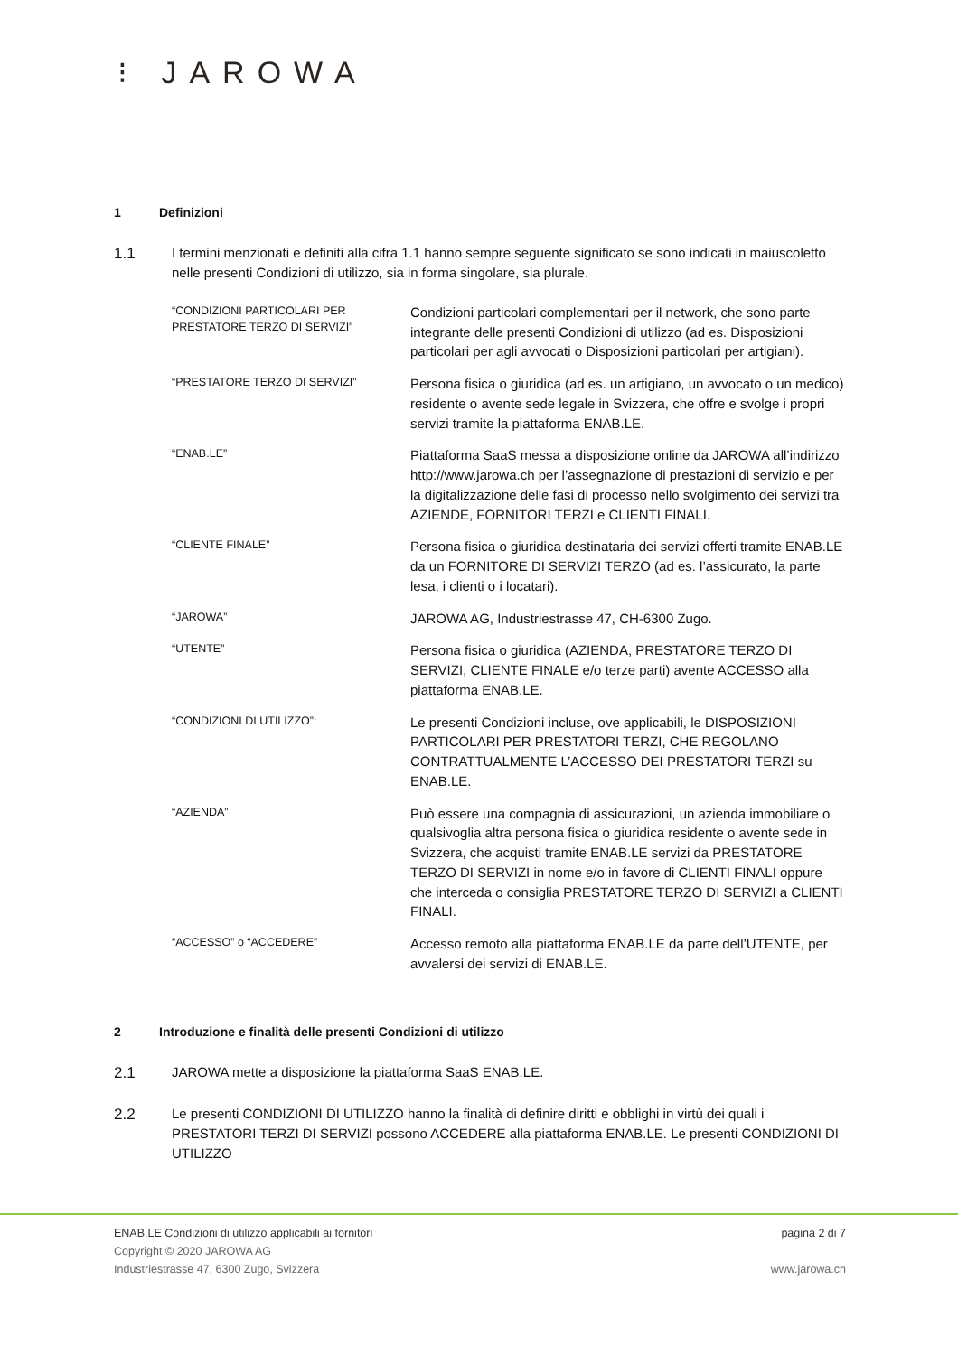⁝ JAROWA
1 Definizioni
1.1 I termini menzionati e definiti alla cifra 1.1 hanno sempre seguente significato se sono indicati in maiuscoletto nelle presenti Condizioni di utilizzo, sia in forma singolare, sia plurale.
| “CONDIZIONI PARTICOLARI PER PRESTATORE TERZO DI SERVIZI” | Condizioni particolari complementari per il network, che sono parte integrante delle presenti Condizioni di utilizzo (ad es. Disposizioni particolari per agli avvocati o Disposizioni particolari per artigiani). |
| “PRESTATORE TERZO DI SERVIZI” | Persona fisica o giuridica (ad es. un artigiano, un avvocato o un medico) residente o avente sede legale in Svizzera, che offre e svolge i propri servizi tramite la piattaforma ENAB.LE. |
| “ENAB.LE” | Piattaforma SaaS messa a disposizione online da JAROWA all’indirizzo http://www.jarowa.ch per l’assegnazione di prestazioni di servizio e per la digitalizzazione delle fasi di processo nello svolgimento dei servizi tra AZIENDE, FORNITORI TERZI e CLIENTI FINALI. |
| “CLIENTE FINALE” | Persona fisica o giuridica destinataria dei servizi offerti tramite ENAB.LE da un FORNITORE DI SERVIZI TERZO (ad es. l’assicurato, la parte lesa, i clienti o i locatari). |
| “JAROWA” | JAROWA AG, Industriestrasse 47, CH-6300 Zugo. |
| “UTENTE” | Persona fisica o giuridica (AZIENDA, PRESTATORE TERZO DI SERVIZI, CLIENTE FINALE e/o terze parti) avente ACCESSO alla piattaforma ENAB.LE. |
| “CONDIZIONI DI UTILIZZO”: | Le presenti Condizioni incluse, ove applicabili, le DISPOSIZIONI PARTICOLARI PER PRESTATORI TERZI, CHE REGOLANO CONTRATTUALMENTE L’ACCESSO DEI PRESTATORI TERZI su ENAB.LE. |
| “AZIENDA” | Può essere una compagnia di assicurazioni, un azienda immobiliare o qualsivoglia altra persona fisica o giuridica residente o avente sede in Svizzera, che acquisti tramite ENAB.LE servizi da PRESTATORE TERZO DI SERVIZI in nome e/o in favore di CLIENTI FINALI oppure che interceda o consiglia PRESTATORE TERZO DI SERVIZI a CLIENTI FINALI. |
| “ACCESSO” o “ACCEDERE” | Accesso remoto alla piattaforma ENAB.LE da parte dell’UTENTE, per avvalersi dei servizi di ENAB.LE. |
2 Introduzione e finalità delle presenti Condizioni di utilizzo
2.1 JAROWA mette a disposizione la piattaforma SaaS ENAB.LE.
2.2 Le presenti CONDIZIONI DI UTILIZZO hanno la finalità di definire diritti e obblighi in virtù dei quali i PRESTATORI TERZI DI SERVIZI possono ACCEDERE alla piattaforma ENAB.LE. Le presenti CONDIZIONI DI UTILIZZO
ENAB.LE Condizioni di utilizzo applicabili ai fornitori pagina 2 di 7
Copyright © 2020 JAROWA AG
Industriestrasse 47, 6300 Zugo, Svizzera www.jarowa.ch